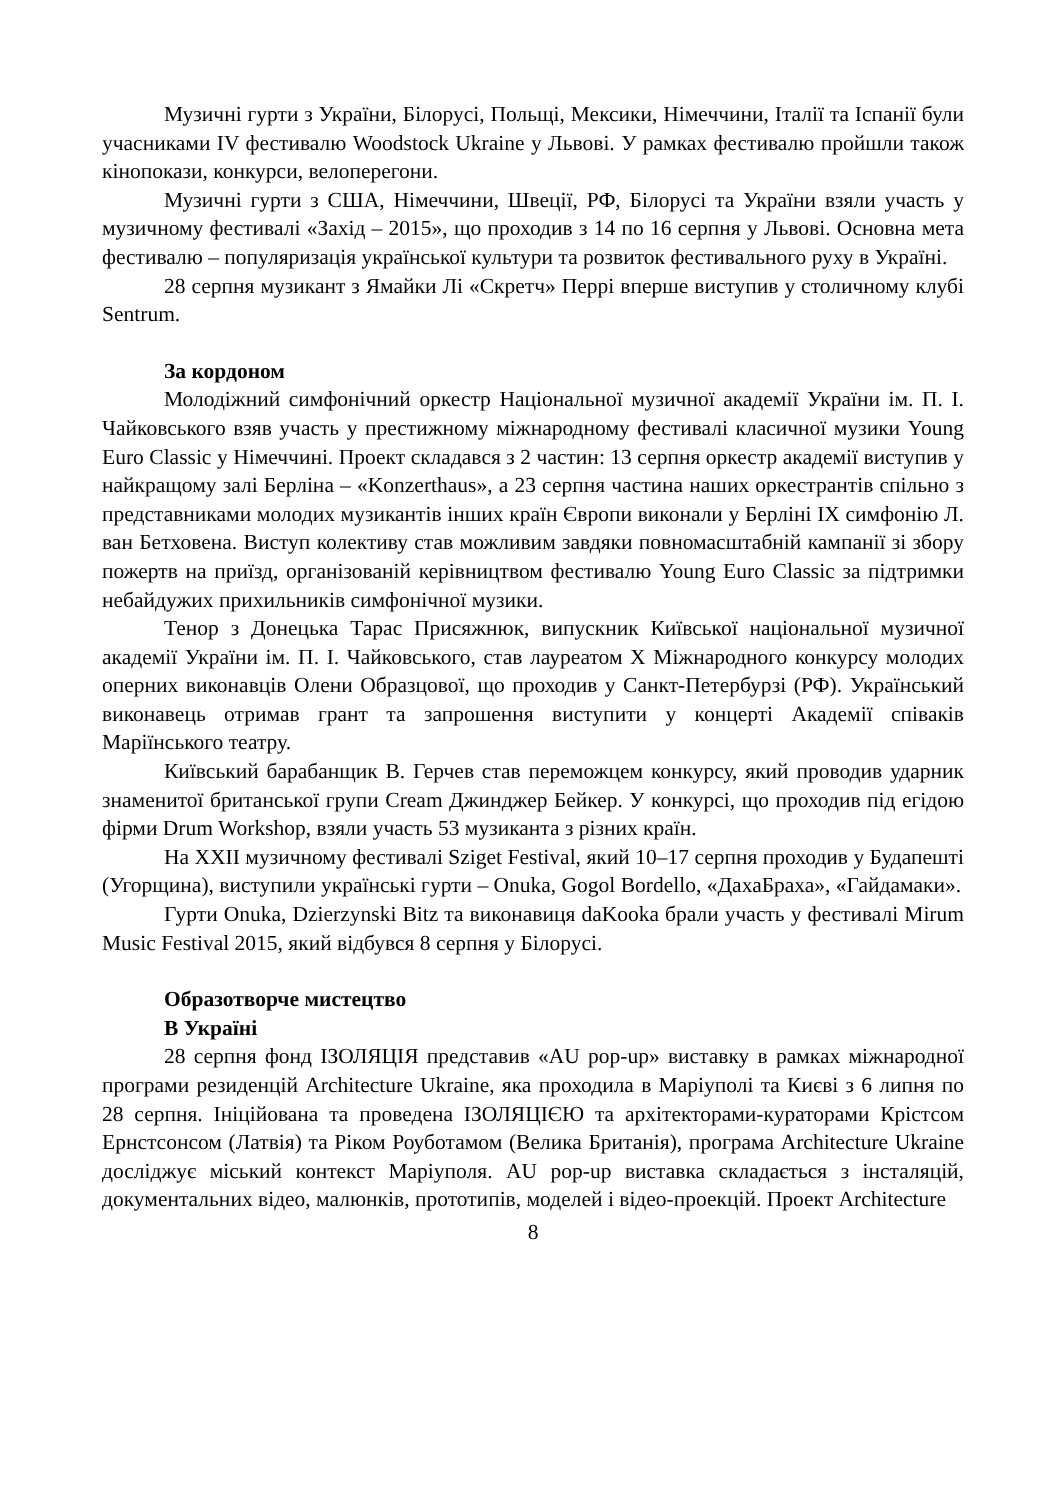Музичні гурти з України, Білорусі, Польщі, Мексики, Німеччини, Італії та Іспанії були учасниками IV фестивалю Woodstock Ukraine у Львові. У рамках фестивалю пройшли також кінопокази, конкурси, велоперегони.
Музичні гурти з США, Німеччини, Швеції, РФ, Білорусі та України взяли участь у музичному фестивалі «Захід – 2015», що проходив з 14 по 16 серпня у Львові. Основна мета фестивалю – популяризація української культури та розвиток фестивального руху в Україні.
28 серпня музикант з Ямайки Лі «Скретч» Перрі вперше виступив у столичному клубі Sentrum.
За кордоном
Молодіжний симфонічний оркестр Національної музичної академії України ім. П. І. Чайковського взяв участь у престижному міжнародному фестивалі класичної музики Young Euro Classic у Німеччині. Проект складався з 2 частин: 13 серпня оркестр академії виступив у найкращому залі Берліна – «Konzerthaus», а 23 серпня частина наших оркестрантів спільно з представниками молодих музикантів інших країн Європи виконали у Берліні IX симфонію Л. ван Бетховена. Виступ колективу став можливим завдяки повномасштабній кампанії зі збору пожертв на приїзд, організованій керівництвом фестивалю Young Euro Classic за підтримки небайдужих прихильників симфонічної музики.
Тенор з Донецька Тарас Присяжнюк, випускник Київської національної музичної академії України ім. П. І. Чайковського, став лауреатом X Міжнародного конкурсу молодих оперних виконавців Олени Образцової, що проходив у Санкт-Петербурзі (РФ). Український виконавець отримав грант та запрошення виступити у концерті Академії співаків Маріїнського театру.
Київський барабанщик В. Герчев став переможцем конкурсу, який проводив ударник знаменитої британської групи Cream Джинджер Бейкер. У конкурсі, що проходив під егідою фірми Drum Workshop, взяли участь 53 музиканта з різних країн.
На XXII музичному фестивалі Sziget Festival, який 10–17 серпня проходив у Будапешті (Угорщина), виступили українські гурти – Onuka, Gogol Bordello, «ДахаБраха», «Гайдамаки».
Гурти Onuka, Dzierzynski Bitz та виконавиця daKooka брали участь у фестивалі Mirum Music Festival 2015, який відбувся 8 серпня у Білорусі.
Образотворче мистецтво
В Україні
28 серпня фонд ІЗОЛЯЦІЯ представив «AU pop-up» виставку в рамках міжнародної програми резиденцій Architecture Ukraine, яка проходила в Маріуполі та Києві з 6 липня по 28 серпня. Ініційована та проведена ІЗОЛЯЦІЄЮ та архітекторами-кураторами Крістсом Ернстсонсом (Латвія) та Ріком Роуботамом (Велика Британія), програма Architecture Ukraine досліджує міський контекст Маріуполя. AU pop-up виставка складається з інсталяцій, документальних відео, малюнків, прототипів, моделей і відео-проекцій. Проект Architecture
8